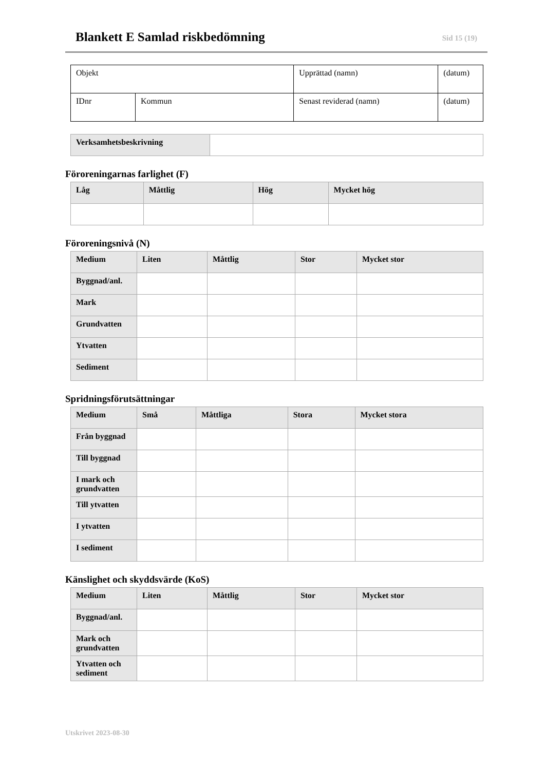Blankett E Samlad riskbedömning
Sid 15 (19)
| Objekt | | Upprättad (namn) | (datum) |
| IDnr | Kommun | Senast reviderad (namn) | (datum) |
| Verksamhetsbeskrivning | |
Föroreningarnas farlighet (F)
| Låg | Måttlig | Hög | Mycket hög |
| --- | --- | --- | --- |
Föroreningsnivå (N)
| Medium | Liten | Måttlig | Stor | Mycket stor |
| --- | --- | --- | --- | --- |
| Byggnad/anl. | | | | |
| Mark | | | | |
| Grundvatten | | | | |
| Ytvatten | | | | |
| Sediment | | | | |
Spridningsförutsättningar
| Medium | Små | Måttliga | Stora | Mycket stora |
| --- | --- | --- | --- | --- |
| Från byggnad | | | | |
| Till byggnad | | | | |
| I mark och grundvatten | | | | |
| Till ytvatten | | | | |
| I ytvatten | | | | |
| I sediment | | | | |
Känslighet och skyddsvärde (KoS)
| Medium | Liten | Måttlig | Stor | Mycket stor |
| --- | --- | --- | --- | --- |
| Byggnad/anl. | | | | |
| Mark och grundvatten | | | | |
| Ytvatten och sediment | | | | |
Utskrivet 2023-08-30